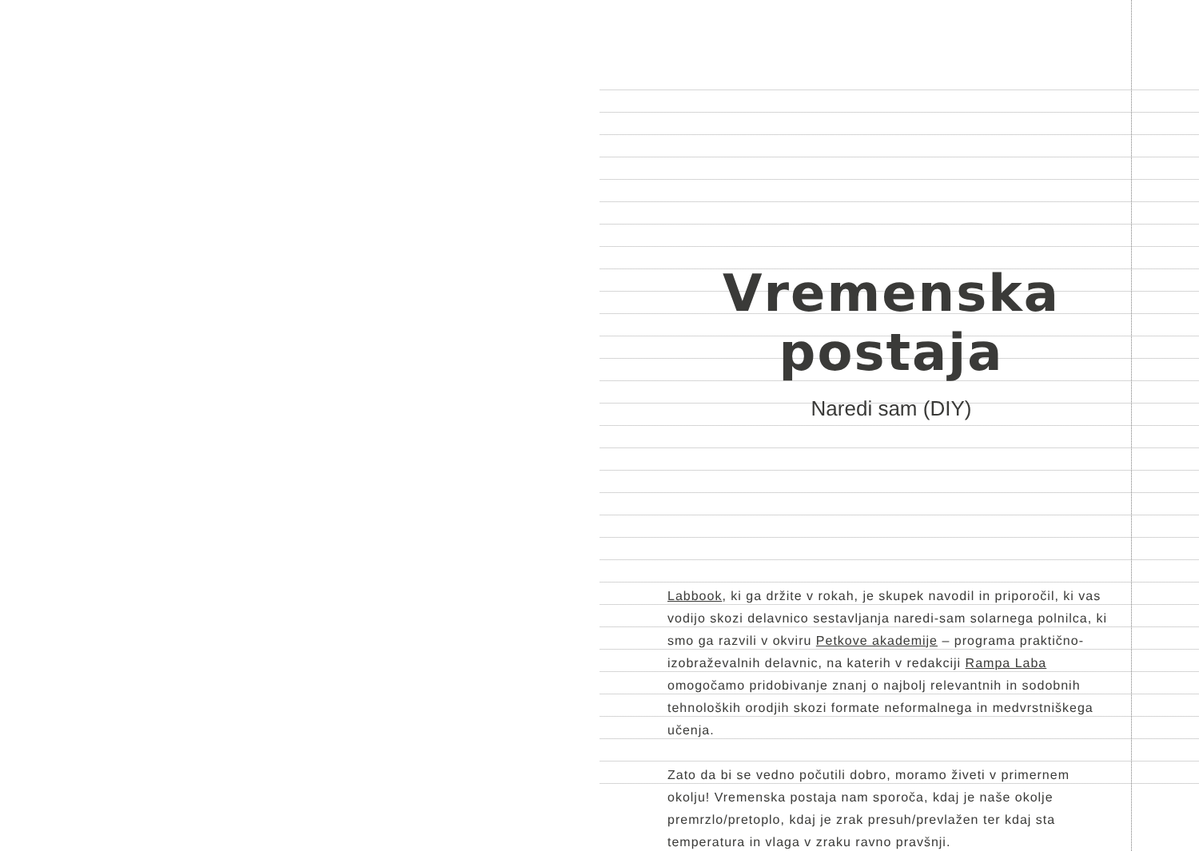Vremenska postaja
Naredi sam (DIY)
Labbook, ki ga držite v rokah, je skupek navodil in priporočil, ki vas vodijo skozi delavnico sestavljanja naredi-sam solarnega polnilca, ki smo ga razvili v okviru Petkove akademije – programa praktično-izobraževalnih delavnic, na katerih v redakciji Rampa Laba omogočamo pridobivanje znanj o najbolj relevantnih in sodobnih tehnoloških orodjih skozi formate neformalnega in medvrstniškega učenja.
Zato da bi se vedno počutili dobro, moramo živeti v primernem okolju! Vremenska postaja nam sporoča, kdaj je naše okolje premrzlo/pretoplo, kdaj je zrak presuh/prevlažen ter kdaj sta temperatura in vlaga v zraku ravno pravšnji.